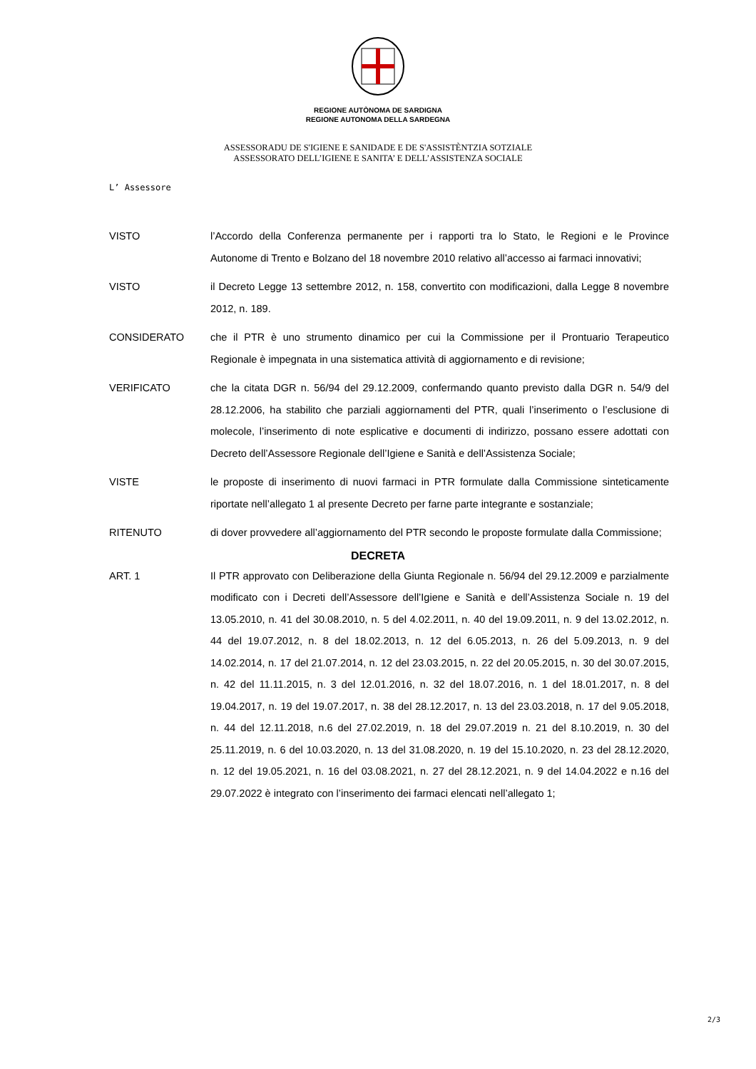REGIONE AUTÒNOMA DE SARDIGNA
REGIONE AUTONOMA DELLA SARDEGNA
ASSESSORADU DE S'IGIENE E SANIDADE E DE S'ASSISTÈNTZIA SOTZIALE
ASSESSORATO DELL’IGIENE E SANITA’ E DELL’ASSISTENZA SOCIALE
L’ Assessore
VISTO l’Accordo della Conferenza permanente per i rapporti tra lo Stato, le Regioni e le Province Autonome di Trento e Bolzano del 18 novembre 2010 relativo all’accesso ai farmaci innovativi;
VISTO il Decreto Legge 13 settembre 2012, n. 158, convertito con modificazioni, dalla Legge 8 novembre 2012, n. 189.
CONSIDERATO che il PTR è uno strumento dinamico per cui la Commissione per il Prontuario Terapeutico Regionale è impegnata in una sistematica attività di aggiornamento e di revisione;
VERIFICATO che la citata DGR n. 56/94 del 29.12.2009, confermando quanto previsto dalla DGR n. 54/9 del 28.12.2006, ha stabilito che parziali aggiornamenti del PTR, quali l’inserimento o l’esclusione di molecole, l’inserimento di note esplicative e documenti di indirizzo, possano essere adottati con Decreto dell’Assessore Regionale dell’Igiene e Sanità e dell’Assistenza Sociale;
VISTE le proposte di inserimento di nuovi farmaci in PTR formulate dalla Commissione sinteticamente riportate nell’allegato 1 al presente Decreto per farne parte integrante e sostanziale;
RITENUTO di dover provvedere all’aggiornamento del PTR secondo le proposte formulate dalla Commissione;
DECRETA
ART. 1 Il PTR approvato con Deliberazione della Giunta Regionale n. 56/94 del 29.12.2009 e parzialmente modificato con i Decreti dell’Assessore dell’Igiene e Sanità e dell’Assistenza Sociale n. 19 del 13.05.2010, n. 41 del 30.08.2010, n. 5 del 4.02.2011, n. 40 del 19.09.2011, n. 9 del 13.02.2012, n. 44 del 19.07.2012, n. 8 del 18.02.2013, n. 12 del 6.05.2013, n. 26 del 5.09.2013, n. 9 del 14.02.2014, n. 17 del 21.07.2014, n. 12 del 23.03.2015, n. 22 del 20.05.2015, n. 30 del 30.07.2015, n. 42 del 11.11.2015, n. 3 del 12.01.2016, n. 32 del 18.07.2016, n. 1 del 18.01.2017, n. 8 del 19.04.2017, n. 19 del 19.07.2017, n. 38 del 28.12.2017, n. 13 del 23.03.2018, n. 17 del 9.05.2018, n. 44 del 12.11.2018, n.6 del 27.02.2019, n. 18 del 29.07.2019 n. 21 del 8.10.2019, n. 30 del 25.11.2019, n. 6 del 10.03.2020, n. 13 del 31.08.2020, n. 19 del 15.10.2020, n. 23 del 28.12.2020, n. 12 del 19.05.2021, n. 16 del 03.08.2021, n. 27 del 28.12.2021, n. 9 del 14.04.2022 e n.16 del 29.07.2022 è integrato con l’inserimento dei farmaci elencati nell’allegato 1;
2/3